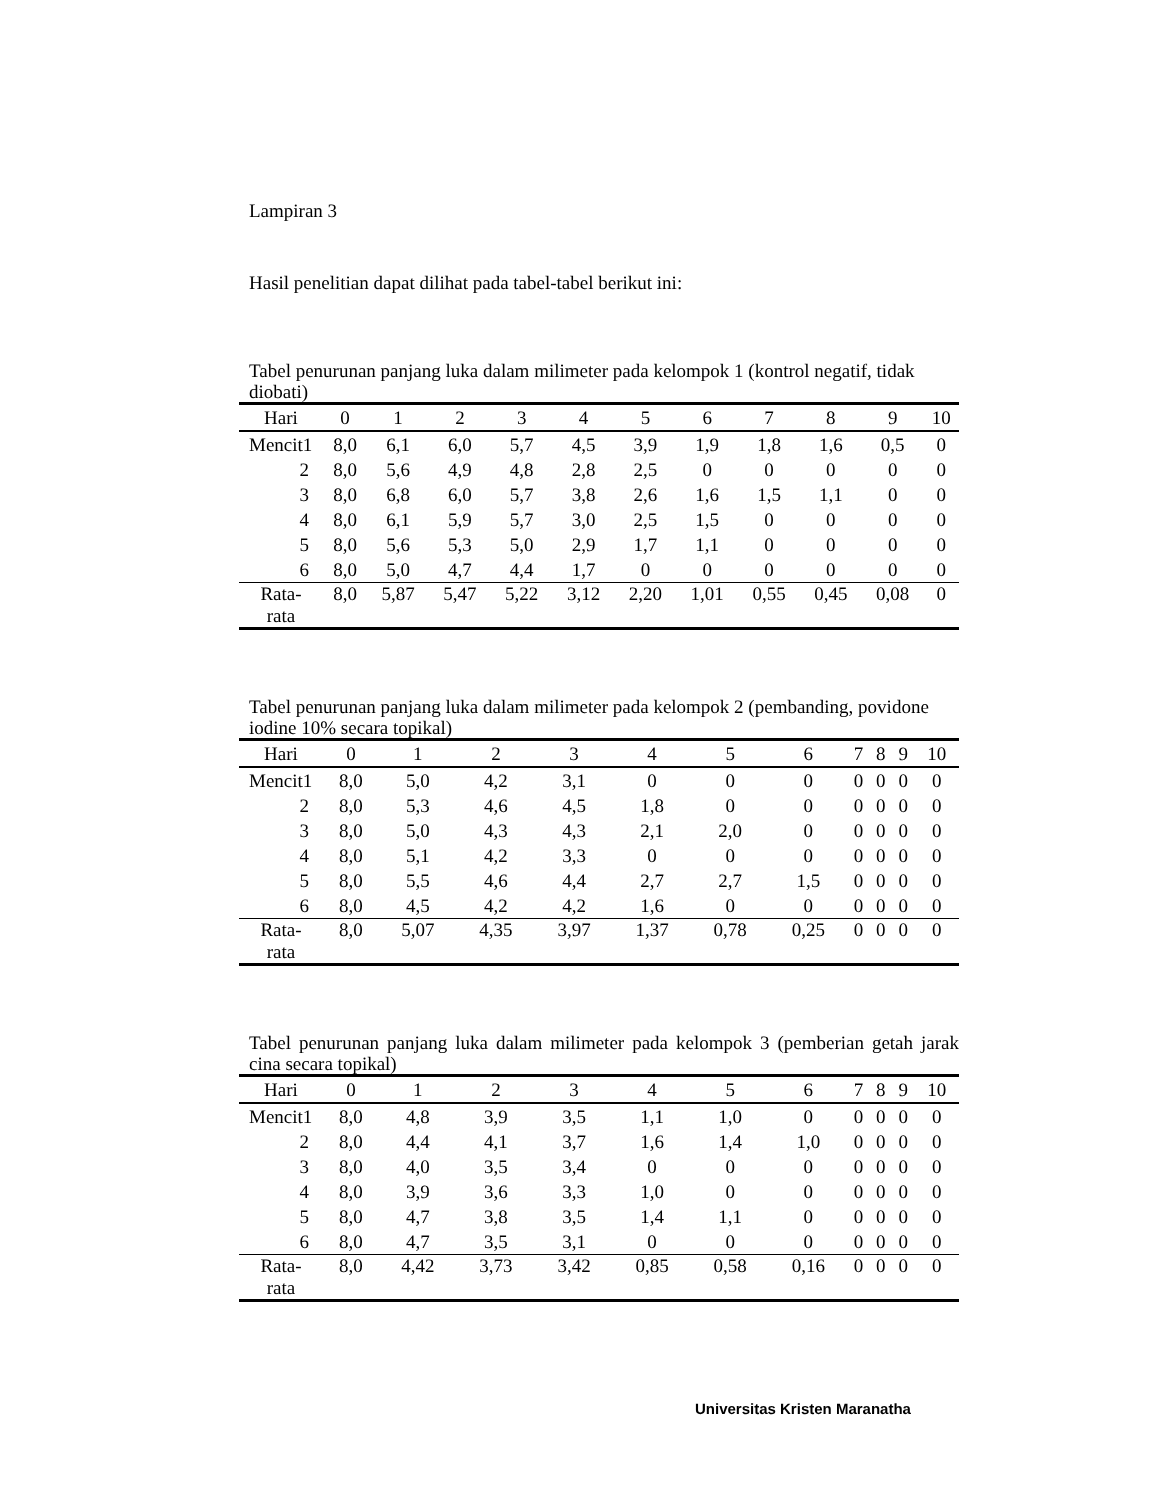Lampiran 3
Hasil penelitian dapat dilihat pada tabel-tabel berikut ini:
Tabel penurunan panjang luka dalam milimeter pada kelompok 1 (kontrol negatif, tidak diobati)
| Hari | 0 | 1 | 2 | 3 | 4 | 5 | 6 | 7 | 8 | 9 | 10 |
| --- | --- | --- | --- | --- | --- | --- | --- | --- | --- | --- | --- |
| Mencit1 | 8,0 | 6,1 | 6,0 | 5,7 | 4,5 | 3,9 | 1,9 | 1,8 | 1,6 | 0,5 | 0 |
| 2 | 8,0 | 5,6 | 4,9 | 4,8 | 2,8 | 2,5 | 0 | 0 | 0 | 0 | 0 |
| 3 | 8,0 | 6,8 | 6,0 | 5,7 | 3,8 | 2,6 | 1,6 | 1,5 | 1,1 | 0 | 0 |
| 4 | 8,0 | 6,1 | 5,9 | 5,7 | 3,0 | 2,5 | 1,5 | 0 | 0 | 0 | 0 |
| 5 | 8,0 | 5,6 | 5,3 | 5,0 | 2,9 | 1,7 | 1,1 | 0 | 0 | 0 | 0 |
| 6 | 8,0 | 5,0 | 4,7 | 4,4 | 1,7 | 0 | 0 | 0 | 0 | 0 | 0 |
| Rata- rata | 8,0 | 5,87 | 5,47 | 5,22 | 3,12 | 2,20 | 1,01 | 0,55 | 0,45 | 0,08 | 0 |
Tabel penurunan panjang luka dalam milimeter pada kelompok 2 (pembanding, povidone iodine 10% secara topikal)
| Hari | 0 | 1 | 2 | 3 | 4 | 5 | 6 | 7 | 8 | 9 | 10 |
| --- | --- | --- | --- | --- | --- | --- | --- | --- | --- | --- | --- |
| Mencit1 | 8,0 | 5,0 | 4,2 | 3,1 | 0 | 0 | 0 | 0 | 0 | 0 | 0 |
| 2 | 8,0 | 5,3 | 4,6 | 4,5 | 1,8 | 0 | 0 | 0 | 0 | 0 | 0 |
| 3 | 8,0 | 5,0 | 4,3 | 4,3 | 2,1 | 2,0 | 0 | 0 | 0 | 0 | 0 |
| 4 | 8,0 | 5,1 | 4,2 | 3,3 | 0 | 0 | 0 | 0 | 0 | 0 | 0 |
| 5 | 8,0 | 5,5 | 4,6 | 4,4 | 2,7 | 2,7 | 1,5 | 0 | 0 | 0 | 0 |
| 6 | 8,0 | 4,5 | 4,2 | 4,2 | 1,6 | 0 | 0 | 0 | 0 | 0 | 0 |
| Rata- rata | 8,0 | 5,07 | 4,35 | 3,97 | 1,37 | 0,78 | 0,25 | 0 | 0 | 0 | 0 |
Tabel penurunan panjang luka dalam milimeter pada kelompok 3 (pemberian getah jarak cina secara topikal)
| Hari | 0 | 1 | 2 | 3 | 4 | 5 | 6 | 7 | 8 | 9 | 10 |
| --- | --- | --- | --- | --- | --- | --- | --- | --- | --- | --- | --- |
| Mencit1 | 8,0 | 4,8 | 3,9 | 3,5 | 1,1 | 1,0 | 0 | 0 | 0 | 0 | 0 |
| 2 | 8,0 | 4,4 | 4,1 | 3,7 | 1,6 | 1,4 | 1,0 | 0 | 0 | 0 | 0 |
| 3 | 8,0 | 4,0 | 3,5 | 3,4 | 0 | 0 | 0 | 0 | 0 | 0 | 0 |
| 4 | 8,0 | 3,9 | 3,6 | 3,3 | 1,0 | 0 | 0 | 0 | 0 | 0 | 0 |
| 5 | 8,0 | 4,7 | 3,8 | 3,5 | 1,4 | 1,1 | 0 | 0 | 0 | 0 | 0 |
| 6 | 8,0 | 4,7 | 3,5 | 3,1 | 0 | 0 | 0 | 0 | 0 | 0 | 0 |
| Rata- rata | 8,0 | 4,42 | 3,73 | 3,42 | 0,85 | 0,58 | 0,16 | 0 | 0 | 0 | 0 |
Universitas Kristen Maranatha